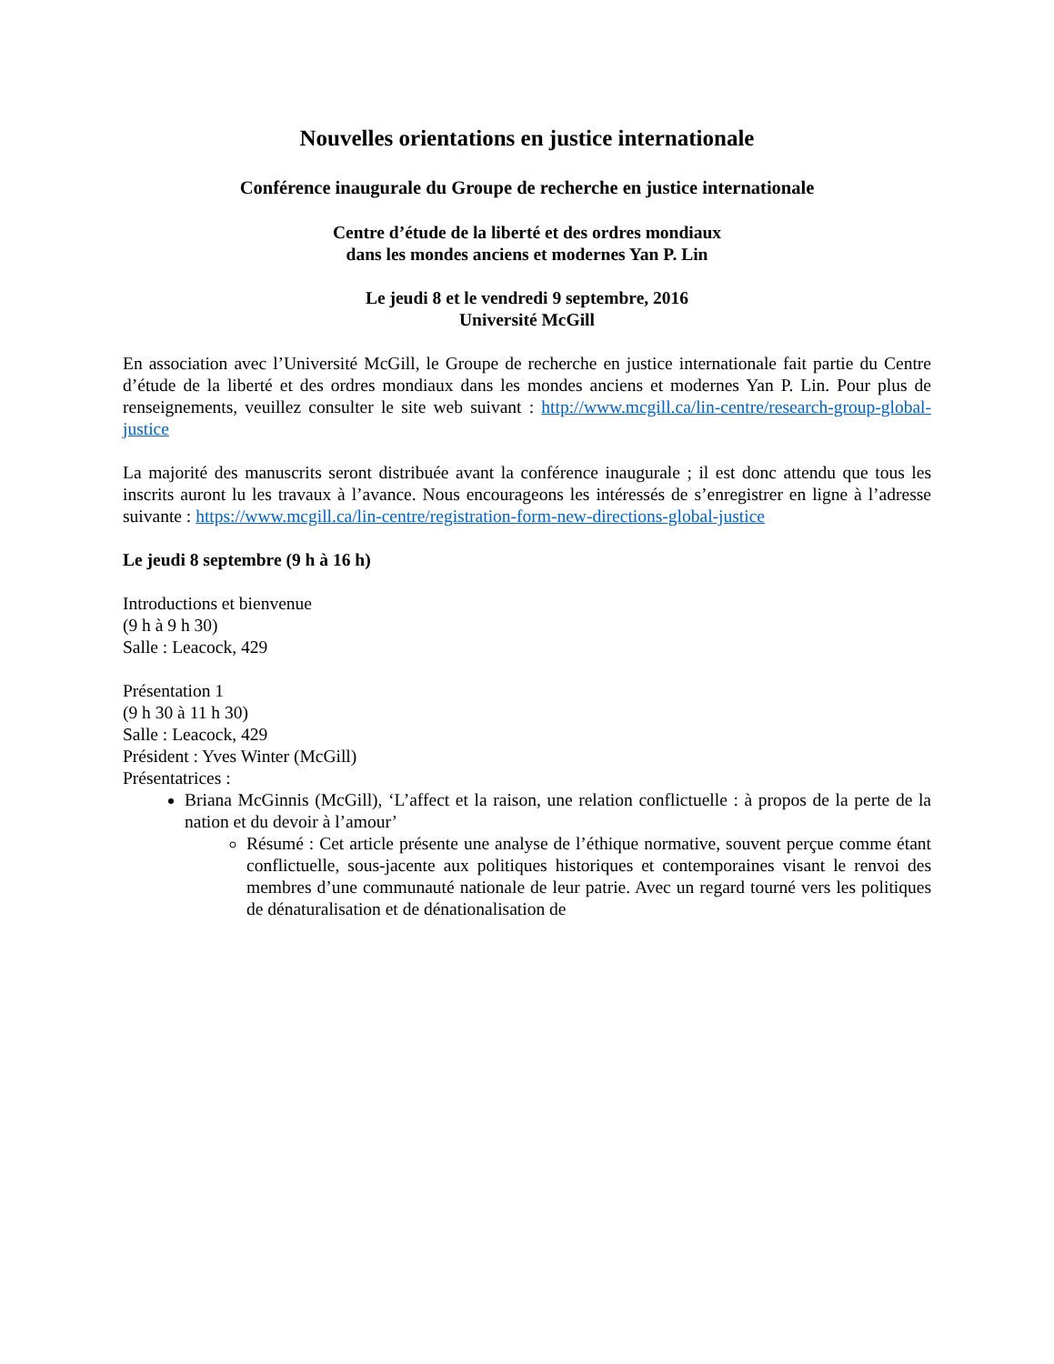Nouvelles orientations en justice internationale
Conférence inaugurale du Groupe de recherche en justice internationale
Centre d’étude de la liberté et des ordres mondiaux
dans les mondes anciens et modernes Yan P. Lin
Le jeudi 8 et le vendredi 9 septembre, 2016
Université McGill
En association avec l’Université McGill, le Groupe de recherche en justice internationale fait partie du Centre d’étude de la liberté et des ordres mondiaux dans les mondes anciens et modernes Yan P. Lin. Pour plus de renseignements, veuillez consulter le site web suivant : http://www.mcgill.ca/lin-centre/research-group-global-justice
La majorité des manuscrits seront distribuée avant la conférence inaugurale ; il est donc attendu que tous les inscrits auront lu les travaux à l’avance. Nous encourageons les intéressés de s’enregistrer en ligne à l’adresse suivante : https://www.mcgill.ca/lin-centre/registration-form-new-directions-global-justice
Le jeudi 8 septembre (9 h à 16 h)
Introductions et bienvenue
(9 h à 9 h 30)
Salle : Leacock, 429
Présentation 1
(9 h 30 à 11 h 30)
Salle : Leacock, 429
Président : Yves Winter (McGill)
Présentatrices :
Briana McGinnis (McGill), ‘L’affect et la raison, une relation conflictuelle : à propos de la perte de la nation et du devoir à l’amour’
Résumé : Cet article présente une analyse de l’éthique normative, souvent perçue comme étant conflictuelle, sous-jacente aux politiques historiques et contemporaines visant le renvoi des membres d’une communauté nationale de leur patrie. Avec un regard tourné vers les politiques de dénaturalisation et de dénationalisation de